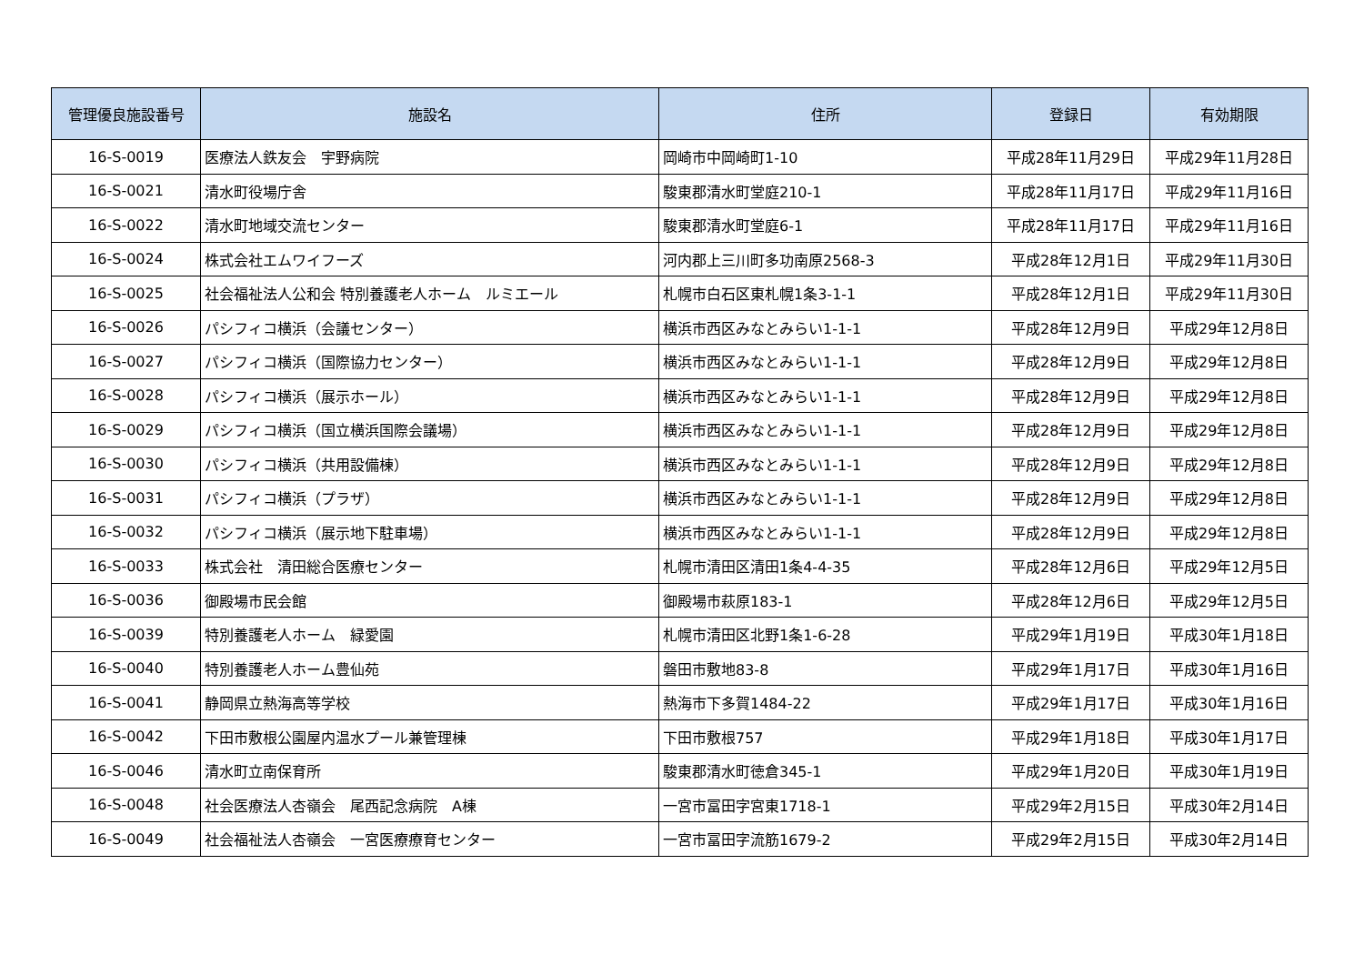| 管理優良施設番号 | 施設名 | 住所 | 登録日 | 有効期限 |
| --- | --- | --- | --- | --- |
| 16-S-0019 | 医療法人鉄友会 宇野病院 | 岡崎市中岡崎町1-10 | 平成28年11月29日 | 平成29年11月28日 |
| 16-S-0021 | 清水町役場庁舎 | 駿東郡清水町堂庭210-1 | 平成28年11月17日 | 平成29年11月16日 |
| 16-S-0022 | 清水町地域交流センター | 駿東郡清水町堂庭6-1 | 平成28年11月17日 | 平成29年11月16日 |
| 16-S-0024 | 株式会社エムワイフーズ | 河内郡上三川町多功南原2568-3 | 平成28年12月1日 | 平成29年11月30日 |
| 16-S-0025 | 社会福祉法人公和会 特別養護老人ホーム ルミエール | 札幌市白石区東札幌1条3-1-1 | 平成28年12月1日 | 平成29年11月30日 |
| 16-S-0026 | パシフィコ横浜（会議センター） | 横浜市西区みなとみらい1-1-1 | 平成28年12月9日 | 平成29年12月8日 |
| 16-S-0027 | パシフィコ横浜（国際協力センター） | 横浜市西区みなとみらい1-1-1 | 平成28年12月9日 | 平成29年12月8日 |
| 16-S-0028 | パシフィコ横浜（展示ホール） | 横浜市西区みなとみらい1-1-1 | 平成28年12月9日 | 平成29年12月8日 |
| 16-S-0029 | パシフィコ横浜（国立横浜国際会議場） | 横浜市西区みなとみらい1-1-1 | 平成28年12月9日 | 平成29年12月8日 |
| 16-S-0030 | パシフィコ横浜（共用設備棟） | 横浜市西区みなとみらい1-1-1 | 平成28年12月9日 | 平成29年12月8日 |
| 16-S-0031 | パシフィコ横浜（プラザ） | 横浜市西区みなとみらい1-1-1 | 平成28年12月9日 | 平成29年12月8日 |
| 16-S-0032 | パシフィコ横浜（展示地下駐車場） | 横浜市西区みなとみらい1-1-1 | 平成28年12月9日 | 平成29年12月8日 |
| 16-S-0033 | 株式会社 清田総合医療センター | 札幌市清田区清田1条4-4-35 | 平成28年12月6日 | 平成29年12月5日 |
| 16-S-0036 | 御殿場市民会館 | 御殿場市萩原183-1 | 平成28年12月6日 | 平成29年12月5日 |
| 16-S-0039 | 特別養護老人ホーム 緑愛園 | 札幌市清田区北野1条1-6-28 | 平成29年1月19日 | 平成30年1月18日 |
| 16-S-0040 | 特別養護老人ホーム豊仙苑 | 磐田市敷地83-8 | 平成29年1月17日 | 平成30年1月16日 |
| 16-S-0041 | 静岡県立熱海高等学校 | 熱海市下多賀1484-22 | 平成29年1月17日 | 平成30年1月16日 |
| 16-S-0042 | 下田市敷根公園屋内温水プール兼管理棟 | 下田市敷根757 | 平成29年1月18日 | 平成30年1月17日 |
| 16-S-0046 | 清水町立南保育所 | 駿東郡清水町徳倉345-1 | 平成29年1月20日 | 平成30年1月19日 |
| 16-S-0048 | 社会医療法人杏嶺会 尾西記念病院 A棟 | 一宮市冨田字宮東1718-1 | 平成29年2月15日 | 平成30年2月14日 |
| 16-S-0049 | 社会福祉法人杏嶺会 一宮医療療育センター | 一宮市冨田字流筋1679-2 | 平成29年2月15日 | 平成30年2月14日 |